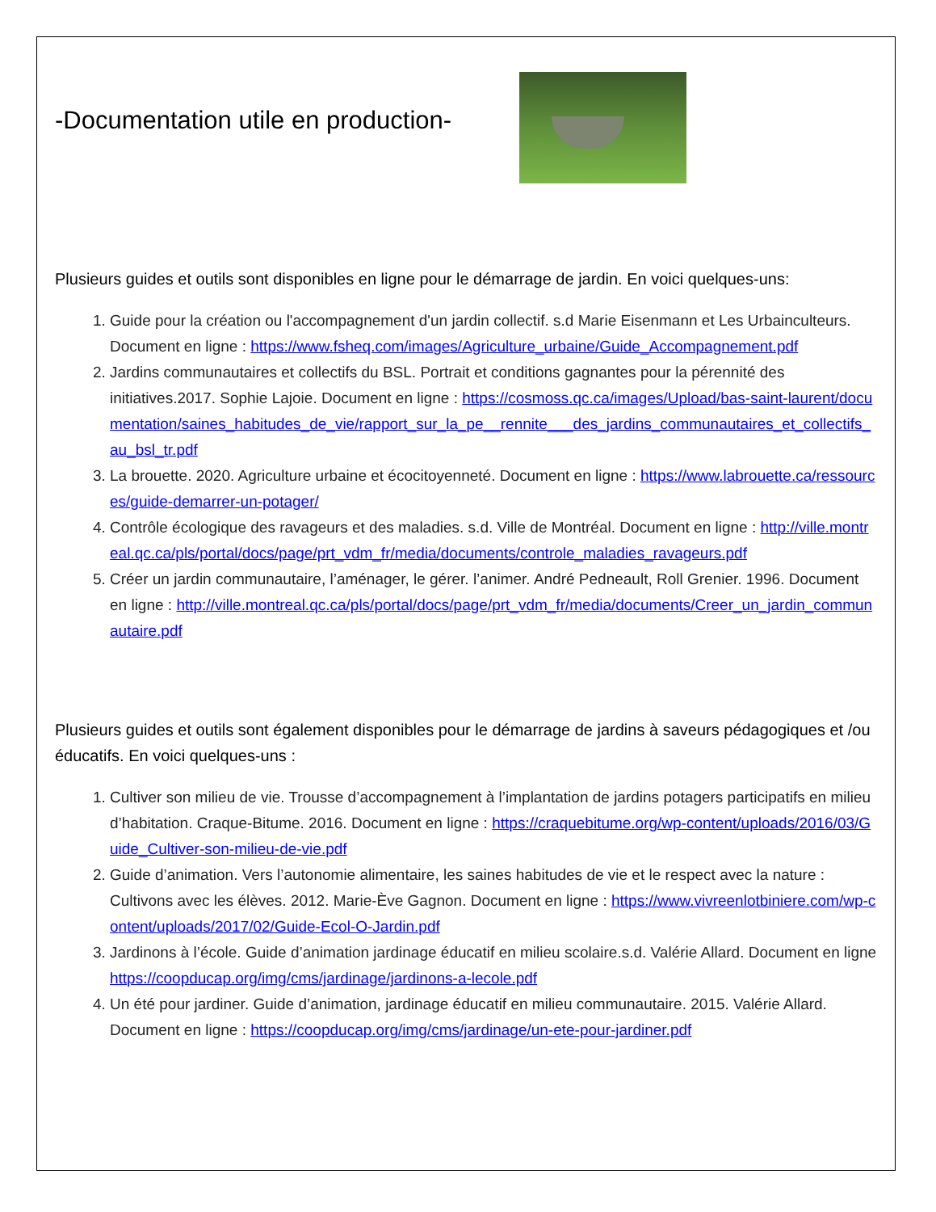-Documentation utile en production-
Plusieurs guides et outils sont disponibles en ligne pour le démarrage de jardin. En voici quelques-uns:
1. Guide pour la création ou l'accompagnement d'un jardin collectif. s.d Marie Eisenmann et Les Urbainculteurs. Document en ligne : https://www.fsheq.com/images/Agriculture_urbaine/Guide_Accompagnement.pdf
2. Jardins communautaires et collectifs du BSL. Portrait et conditions gagnantes pour la pérennité des initiatives.2017. Sophie Lajoie. Document en ligne : https://cosmoss.qc.ca/images/Upload/bas-saint-laurent/documentation/saines_habitudes_de_vie/rapport_sur_la_pe__rennite___des_jardins_communautaires_et_collectifs_au_bsl_tr.pdf
3. La brouette. 2020. Agriculture urbaine et écocitoyenneté. Document en ligne : https://www.labrouette.ca/ressources/guide-demarrer-un-potager/
4. Contrôle écologique des ravageurs et des maladies. s.d. Ville de Montréal. Document en ligne : http://ville.montreal.qc.ca/pls/portal/docs/page/prt_vdm_fr/media/documents/controle_maladies_ravageurs.pdf
5. Créer un jardin communautaire, l’aménager, le gérer. l’animer. André Pedneault, Roll Grenier. 1996. Document en ligne : http://ville.montreal.qc.ca/pls/portal/docs/page/prt_vdm_fr/media/documents/Creer_un_jardin_communautaire.pdf
Plusieurs guides et outils sont également disponibles pour le démarrage de jardins à saveurs pédagogiques et /ou éducatifs. En voici quelques-uns :
1. Cultiver son milieu de vie. Trousse d’accompagnement à l’implantation de jardins potagers participatifs en milieu d’habitation. Craque-Bitume. 2016. Document en ligne : https://craquebitume.org/wp-content/uploads/2016/03/Guide_Cultiver-son-milieu-de-vie.pdf
2. Guide d’animation. Vers l’autonomie alimentaire, les saines habitudes de vie et le respect avec la nature : Cultivons avec les élèves. 2012. Marie-Ève Gagnon. Document en ligne : https://www.vivreenlotbiniere.com/wp-content/uploads/2017/02/Guide-Ecol-O-Jardin.pdf
3. Jardinons à l’école. Guide d’animation jardinage éducatif en milieu scolaire.s.d. Valérie Allard. Document en ligne https://coopducap.org/img/cms/jardinage/jardinons-a-lecole.pdf
4. Un été pour jardiner. Guide d’animation, jardinage éducatif en milieu communautaire. 2015. Valérie Allard. Document en ligne : https://coopducap.org/img/cms/jardinage/un-ete-pour-jardiner.pdf